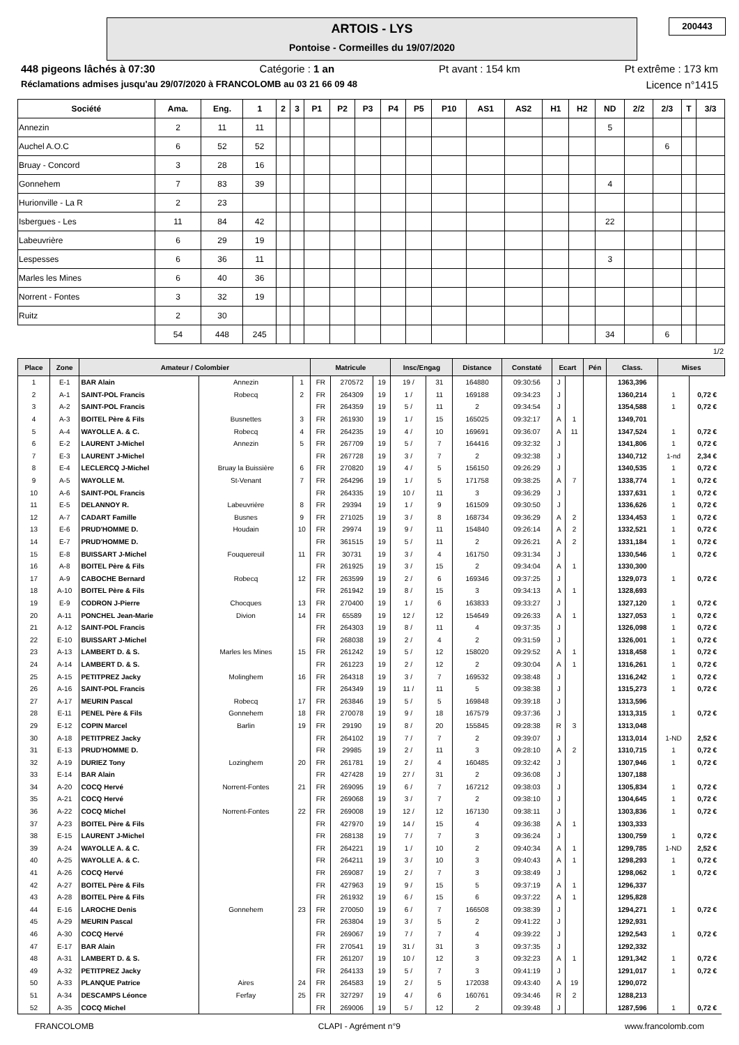ARTOIS - LYS
Pontoise - Cormeilles du 19/07/2020
200443
448 pigeons lâchés à 07:30 Catégorie : 1 an Pt avant : 154 km Pt extrême : 173 km
Réclamations admises jusqu'au 29/07/2020 à FRANCOLOMB au 03 21 66 09 48 Licence n°1415
| Société | Ama. | Eng. | 1 | 2 | 3 | P1 | P2 | P3 | P4 | P5 | P10 | AS1 | AS2 | H1 | H2 | ND | 2/2 | 2/3 | T | 3/3 |
| --- | --- | --- | --- | --- | --- | --- | --- | --- | --- | --- | --- | --- | --- | --- | --- | --- | --- | --- | --- | --- |
| Annezin | 2 | 11 | 11 | | | | | | | | | | | | | 5 | | | | |
| Auchel A.O.C | 6 | 52 | 52 | | | | | | | | | | | | | | | 6 | | |
| Bruay - Concord | 3 | 28 | 16 | | | | | | | | | | | | | | | | | |
| Gonnehem | 7 | 83 | 39 | | | | | | | | | | | | | 4 | | | | |
| Hurionville - La R | 2 | 23 | | | | | | | | | | | | | | | | | | |
| Isbergues - Les | 11 | 84 | 42 | | | | | | | | | | | | | 22 | | | | |
| Labeuvrière | 6 | 29 | 19 | | | | | | | | | | | | | | | | | |
| Lespesses | 6 | 36 | 11 | | | | | | | | | | | | | 3 | | | | |
| Marles les Mines | 6 | 40 | 36 | | | | | | | | | | | | | | | | | |
| Norrent - Fontes | 3 | 32 | 19 | | | | | | | | | | | | | | | | | |
| Ruitz | 2 | 30 | | | | | | | | | | | | | | | | | | |
| | 54 | 448 | 245 | | | | | | | | | | | | | 34 | | 6 | | |
1/2
| Place | Zone | Amateur / Colombier | | | Matricule | | | Insc/Engag | | Distance | Constaté | Ecart | | Pén | Class. | Mises | |
| --- | --- | --- | --- | --- | --- | --- | --- | --- | --- | --- | --- | --- | --- | --- | --- | --- | --- |
| 1 | E-1 | BAR Alain | Annezin | 1 | FR | 270572 | 19 | 19 / | 31 | 164880 | 09:30:56 | J | | | 1363,396 | | |
| 2 | A-1 | SAINT-POL Francis | Robecq | 2 | FR | 264309 | 19 | 1 / | 11 | 169188 | 09:34:23 | J | | | 1360,214 | 1 | 0,72 € |
| 3 | A-2 | SAINT-POL Francis | | | FR | 264359 | 19 | 5 / | 11 | 2 | 09:34:54 | J | | | 1354,588 | 1 | 0,72 € |
| 4 | A-3 | BOITEL Père & Fils | Busnettes | 3 | FR | 261930 | 19 | 1 / | 15 | 165025 | 09:32:17 | A | 1 | | 1349,701 | | |
| 5 | A-4 | WAYOLLE A. & C. | Robecq | 4 | FR | 264235 | 19 | 4 / | 10 | 169691 | 09:36:07 | A | 11 | | 1347,524 | 1 | 0,72 € |
| 6 | E-2 | LAURENT J-Michel | Annezin | 5 | FR | 267709 | 19 | 5 / | 7 | 164416 | 09:32:32 | J | | | 1341,806 | 1 | 0,72 € |
| 7 | E-3 | LAURENT J-Michel | | | FR | 267728 | 19 | 3 / | 7 | 2 | 09:32:38 | J | | | 1340,712 | 1-nd | 2,34 € |
| 8 | E-4 | LECLERCQ J-Michel | Bruay la Buissière | 6 | FR | 270820 | 19 | 4 / | 5 | 156150 | 09:26:29 | J | | | 1340,535 | 1 | 0,72 € |
| 9 | A-5 | WAYOLLE M. | St-Venant | 7 | FR | 264296 | 19 | 1 / | 5 | 171758 | 09:38:25 | A | 7 | | 1338,774 | 1 | 0,72 € |
| 10 | A-6 | SAINT-POL Francis | | | FR | 264335 | 19 | 10 / | 11 | 3 | 09:36:29 | J | | | 1337,631 | 1 | 0,72 € |
| 11 | E-5 | DELANNOY R. | Labeuvrière | 8 | FR | 29394 | 19 | 1 / | 9 | 161509 | 09:30:50 | J | | | 1336,626 | 1 | 0,72 € |
| 12 | A-7 | CADART Famille | Busnes | 9 | FR | 271025 | 19 | 3 / | 8 | 168734 | 09:36:29 | A | 2 | | 1334,453 | 1 | 0,72 € |
| 13 | E-6 | PRUD'HOMME D. | Houdain | 10 | FR | 29974 | 19 | 9 / | 11 | 154840 | 09:26:14 | A | 2 | | 1332,521 | 1 | 0,72 € |
| 14 | E-7 | PRUD'HOMME D. | | | FR | 361515 | 19 | 5 / | 11 | 2 | 09:26:21 | A | 2 | | 1331,184 | 1 | 0,72 € |
| 15 | E-8 | BUISSART J-Michel | Fouquereuil | 11 | FR | 30731 | 19 | 3 / | 4 | 161750 | 09:31:34 | J | | | 1330,546 | 1 | 0,72 € |
| 16 | A-8 | BOITEL Père & Fils | | | FR | 261925 | 19 | 3 / | 15 | 2 | 09:34:04 | A | 1 | | 1330,300 | | |
| 17 | A-9 | CABOCHE Bernard | Robecq | 12 | FR | 263599 | 19 | 2 / | 6 | 169346 | 09:37:25 | J | | | 1329,073 | 1 | 0,72 € |
| 18 | A-10 | BOITEL Père & Fils | | | FR | 261942 | 19 | 8 / | 15 | 3 | 09:34:13 | A | 1 | | 1328,693 | | |
| 19 | E-9 | CODRON J-Pierre | Chocques | 13 | FR | 270400 | 19 | 1 / | 6 | 163833 | 09:33:27 | J | | | 1327,120 | 1 | 0,72 € |
| 20 | A-11 | PONCHEL Jean-Marie | Divion | 14 | FR | 65589 | 19 | 12 / | 12 | 154649 | 09:26:33 | A | 1 | | 1327,053 | 1 | 0,72 € |
| 21 | A-12 | SAINT-POL Francis | | | FR | 264303 | 19 | 8 / | 11 | 4 | 09:37:35 | J | | | 1326,098 | 1 | 0,72 € |
| 22 | E-10 | BUISSART J-Michel | | | FR | 268038 | 19 | 2 / | 4 | 2 | 09:31:59 | J | | | 1326,001 | 1 | 0,72 € |
| 23 | A-13 | LAMBERT D. & S. | Marles les Mines | 15 | FR | 261242 | 19 | 5 / | 12 | 158020 | 09:29:52 | A | 1 | | 1318,458 | 1 | 0,72 € |
| 24 | A-14 | LAMBERT D. & S. | | | FR | 261223 | 19 | 2 / | 12 | 2 | 09:30:04 | A | 1 | | 1316,261 | 1 | 0,72 € |
| 25 | A-15 | PETITPREZ Jacky | Molinghem | 16 | FR | 264318 | 19 | 3 / | 7 | 169532 | 09:38:48 | J | | | 1316,242 | 1 | 0,72 € |
| 26 | A-16 | SAINT-POL Francis | | | FR | 264349 | 19 | 11 / | 11 | 5 | 09:38:38 | J | | | 1315,273 | 1 | 0,72 € |
| 27 | A-17 | MEURIN Pascal | Robecq | 17 | FR | 263846 | 19 | 5 / | 5 | 169848 | 09:39:18 | J | | | 1313,596 | | |
| 28 | E-11 | PENEL Père & Fils | Gonnehem | 18 | FR | 270078 | 19 | 9 / | 18 | 167579 | 09:37:36 | J | | | 1313,315 | 1 | 0,72 € |
| 29 | E-12 | COPIN Marcel | Barlin | 19 | FR | 29190 | 19 | 8 / | 20 | 155845 | 09:28:38 | R | 3 | | 1313,048 | | |
| 30 | A-18 | PETITPREZ Jacky | | | FR | 264102 | 19 | 7 / | 7 | 2 | 09:39:07 | J | | | 1313,014 | 1-ND | 2,52 € |
| 31 | E-13 | PRUD'HOMME D. | | | FR | 29985 | 19 | 2 / | 11 | 3 | 09:28:10 | A | 2 | | 1310,715 | 1 | 0,72 € |
| 32 | A-19 | DURIEZ Tony | Lozinghem | 20 | FR | 261781 | 19 | 2 / | 4 | 160485 | 09:32:42 | J | | | 1307,946 | 1 | 0,72 € |
| 33 | E-14 | BAR Alain | | | FR | 427428 | 19 | 27 / | 31 | 2 | 09:36:08 | J | | | 1307,188 | | |
| 34 | A-20 | COCQ Hervé | Norrent-Fontes | 21 | FR | 269095 | 19 | 6 / | 7 | 167212 | 09:38:03 | J | | | 1305,834 | 1 | 0,72 € |
| 35 | A-21 | COCQ Hervé | | | FR | 269068 | 19 | 3 / | 7 | 2 | 09:38:10 | J | | | 1304,645 | 1 | 0,72 € |
| 36 | A-22 | COCQ Michel | Norrent-Fontes | 22 | FR | 269008 | 19 | 12 / | 12 | 167130 | 09:38:11 | J | | | 1303,836 | 1 | 0,72 € |
| 37 | A-23 | BOITEL Père & Fils | | | FR | 427970 | 19 | 14 / | 15 | 4 | 09:36:38 | A | 1 | | 1303,333 | | |
| 38 | E-15 | LAURENT J-Michel | | | FR | 268138 | 19 | 7 / | 7 | 3 | 09:36:24 | J | | | 1300,759 | 1 | 0,72 € |
| 39 | A-24 | WAYOLLE A. & C. | | | FR | 264221 | 19 | 1 / | 10 | 2 | 09:40:34 | A | 1 | | 1299,785 | 1-ND | 2,52 € |
| 40 | A-25 | WAYOLLE A. & C. | | | FR | 264211 | 19 | 3 / | 10 | 3 | 09:40:43 | A | 1 | | 1298,293 | 1 | 0,72 € |
| 41 | A-26 | COCQ Hervé | | | FR | 269087 | 19 | 2 / | 7 | 3 | 09:38:49 | J | | | 1298,062 | 1 | 0,72 € |
| 42 | A-27 | BOITEL Père & Fils | | | FR | 427963 | 19 | 9 / | 15 | 5 | 09:37:19 | A | 1 | | 1296,337 | | |
| 43 | A-28 | BOITEL Père & Fils | | | FR | 261932 | 19 | 6 / | 15 | 6 | 09:37:22 | A | 1 | | 1295,828 | | |
| 44 | E-16 | LAROCHE Denis | Gonnehem | 23 | FR | 270050 | 19 | 6 / | 7 | 166508 | 09:38:39 | J | | | 1294,271 | 1 | 0,72 € |
| 45 | A-29 | MEURIN Pascal | | | FR | 263804 | 19 | 3 / | 5 | 2 | 09:41:22 | J | | | 1292,931 | | |
| 46 | A-30 | COCQ Hervé | | | FR | 269067 | 19 | 7 / | 7 | 4 | 09:39:22 | J | | | 1292,543 | 1 | 0,72 € |
| 47 | E-17 | BAR Alain | | | FR | 270541 | 19 | 31 / | 31 | 3 | 09:37:35 | J | | | 1292,332 | | |
| 48 | A-31 | LAMBERT D. & S. | | | FR | 261207 | 19 | 10 / | 12 | 3 | 09:32:23 | A | 1 | | 1291,342 | 1 | 0,72 € |
| 49 | A-32 | PETITPREZ Jacky | | | FR | 264133 | 19 | 5 / | 7 | 3 | 09:41:19 | J | | | 1291,017 | 1 | 0,72 € |
| 50 | A-33 | PLANQUE Patrice | Aires | 24 | FR | 264583 | 19 | 2 / | 5 | 172038 | 09:43:40 | A | 19 | | 1290,072 | | |
| 51 | A-34 | DESCAMPS Léonce | Ferfay | 25 | FR | 327297 | 19 | 4 / | 6 | 160761 | 09:34:46 | R | 2 | | 1288,213 | | |
| 52 | A-35 | COCQ Michel | | | FR | 269006 | 19 | 5 / | 12 | 2 | 09:39:48 | J | | | 1287,596 | 1 | 0,72 € |
FRANCOLOMB CLAPI - Agrément n°9 www.francolomb.com